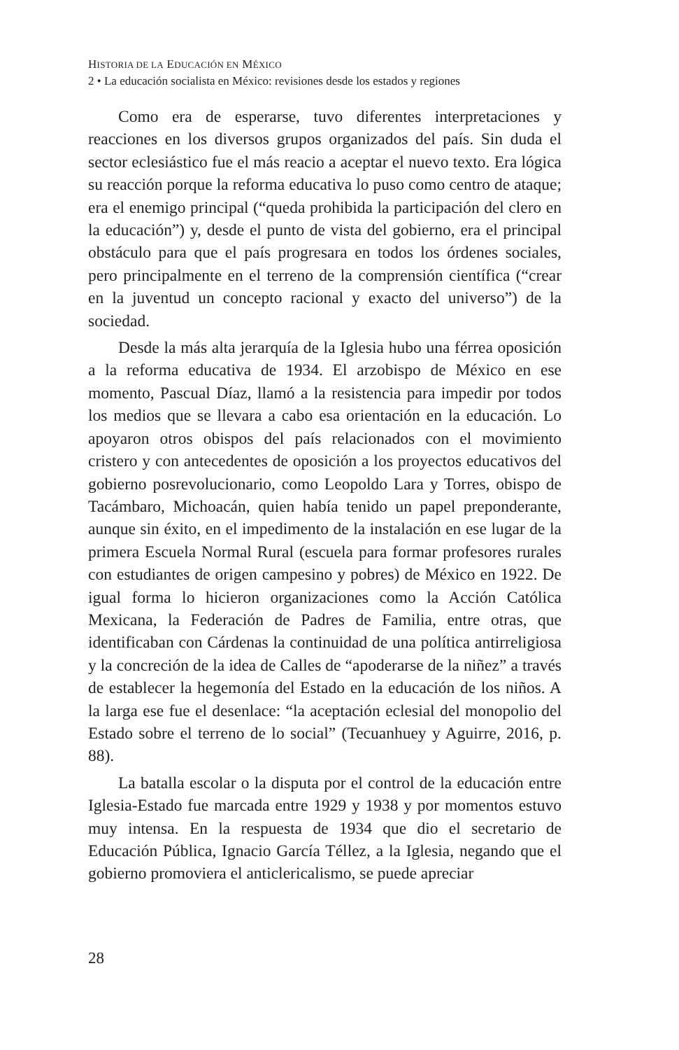HISTORIA DE LA EDUCACIÓN EN MÉXICO
2 • La educación socialista en México: revisiones desde los estados y regiones
Como era de esperarse, tuvo diferentes interpretaciones y reacciones en los diversos grupos organizados del país. Sin duda el sector eclesiástico fue el más reacio a aceptar el nuevo texto. Era lógica su reacción porque la reforma educativa lo puso como centro de ataque; era el enemigo principal (“queda prohibida la participación del clero en la educación”) y, desde el punto de vista del gobierno, era el principal obstáculo para que el país progresara en todos los órdenes sociales, pero principalmente en el terreno de la comprensión científica (“crear en la juventud un concepto racional y exacto del universo”) de la sociedad.
Desde la más alta jerarquía de la Iglesia hubo una férrea oposición a la reforma educativa de 1934. El arzobispo de México en ese momento, Pascual Díaz, llamó a la resistencia para impedir por todos los medios que se llevara a cabo esa orientación en la educación. Lo apoyaron otros obispos del país relacionados con el movimiento cristero y con antecedentes de oposición a los proyectos educativos del gobierno posrevolucionario, como Leopoldo Lara y Torres, obispo de Tacámbaro, Michoacán, quien había tenido un papel preponderante, aunque sin éxito, en el impedimento de la instalación en ese lugar de la primera Escuela Normal Rural (escuela para formar profesores rurales con estudiantes de origen campesino y pobres) de México en 1922. De igual forma lo hicieron organizaciones como la Acción Católica Mexicana, la Federación de Padres de Familia, entre otras, que identificaban con Cárdenas la continuidad de una política antirreligiosa y la concreción de la idea de Calles de “apoderarse de la niñez” a través de establecer la hegemonía del Estado en la educación de los niños. A la larga ese fue el desenlace: “la aceptación eclesial del monopolio del Estado sobre el terreno de lo social” (Tecuanhuey y Aguirre, 2016, p. 88).
La batalla escolar o la disputa por el control de la educación entre Iglesia-Estado fue marcada entre 1929 y 1938 y por momentos estuvo muy intensa. En la respuesta de 1934 que dio el secretario de Educación Pública, Ignacio García Téllez, a la Iglesia, negando que el gobierno promoviera el anticlericalismo, se puede apreciar
28